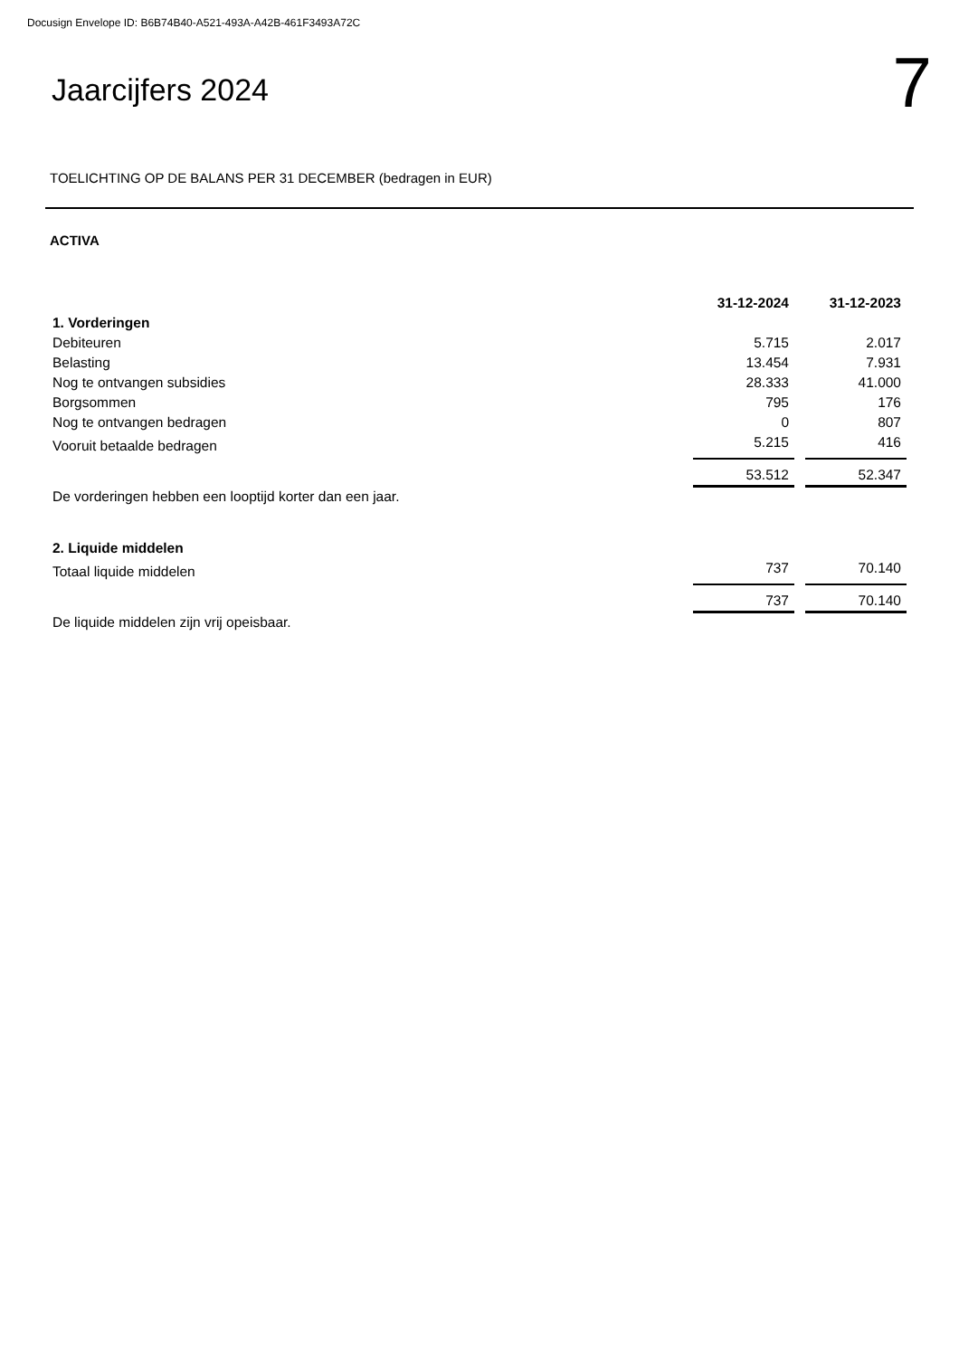Docusign Envelope ID: B6B74B40-A521-493A-A42B-461F3493A72C
Jaarcijfers 2024
7
TOELICHTING OP DE BALANS PER 31 DECEMBER (bedragen in EUR)
ACTIVA
| | 31-12-2024 | | 31-12-2023 |
| 1. Vorderingen | | | |
| Debiteuren | 5.715 | | 2.017 |
| Belasting | 13.454 | | 7.931 |
| Nog te ontvangen subsidies | 28.333 | | 41.000 |
| Borgsommen | 795 | | 176 |
| Nog te ontvangen bedragen | 0 | | 807 |
| Vooruit betaalde bedragen | 5.215 | | 416 |
| | 53.512 | | 52.347 |
| De vorderingen hebben een looptijd korter dan een jaar. | | | |
| 2. Liquide middelen | | | |
| Totaal liquide middelen | 737 | | 70.140 |
| | 737 | | 70.140 |
| De liquide middelen zijn vrij opeisbaar. | | | |